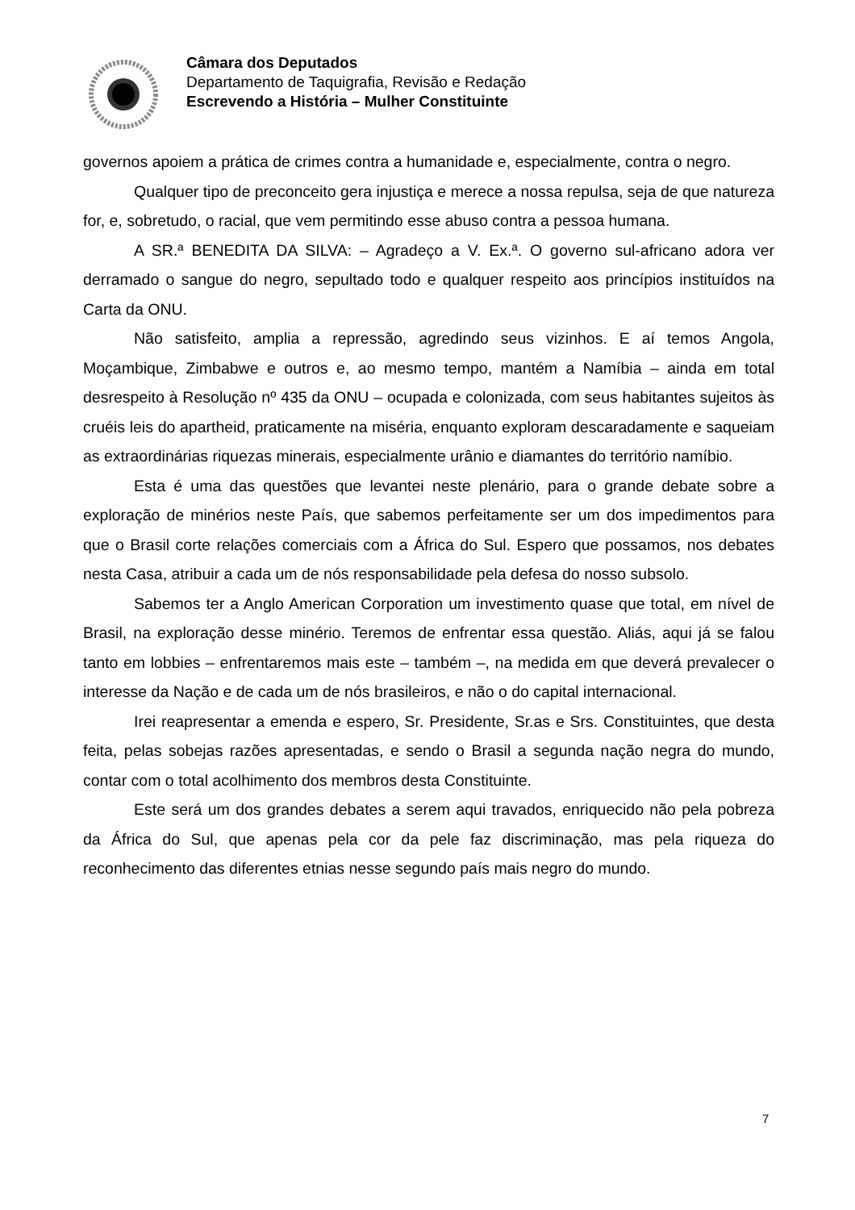Câmara dos Deputados
Departamento de Taquigrafia, Revisão e Redação
Escrevendo a História – Mulher Constituinte
governos apoiem a prática de crimes contra a humanidade e, especialmente, contra o negro.
Qualquer tipo de preconceito gera injustiça e merece a nossa repulsa, seja de que natureza for, e, sobretudo, o racial, que vem permitindo esse abuso contra a pessoa humana.
A SR.ª BENEDITA DA SILVA: – Agradeço a V. Ex.ª. O governo sul-africano adora ver derramado o sangue do negro, sepultado todo e qualquer respeito aos princípios instituídos na Carta da ONU.
Não satisfeito, amplia a repressão, agredindo seus vizinhos. E aí temos Angola, Moçambique, Zimbabwe e outros e, ao mesmo tempo, mantém a Namíbia – ainda em total desrespeito à Resolução nº 435 da ONU – ocupada e colonizada, com seus habitantes sujeitos às cruéis leis do apartheid, praticamente na miséria, enquanto exploram descaradamente e saqueiam as extraordinárias riquezas minerais, especialmente urânio e diamantes do território namíbio.
Esta é uma das questões que levantei neste plenário, para o grande debate sobre a exploração de minérios neste País, que sabemos perfeitamente ser um dos impedimentos para que o Brasil corte relações comerciais com a África do Sul. Espero que possamos, nos debates nesta Casa, atribuir a cada um de nós responsabilidade pela defesa do nosso subsolo.
Sabemos ter a Anglo American Corporation um investimento quase que total, em nível de Brasil, na exploração desse minério. Teremos de enfrentar essa questão. Aliás, aqui já se falou tanto em lobbies – enfrentaremos mais este – também –, na medida em que deverá prevalecer o interesse da Nação e de cada um de nós brasileiros, e não o do capital internacional.
Irei reapresentar a emenda e espero, Sr. Presidente, Sr.as e Srs. Constituintes, que desta feita, pelas sobejas razões apresentadas, e sendo o Brasil a segunda nação negra do mundo, contar com o total acolhimento dos membros desta Constituinte.
Este será um dos grandes debates a serem aqui travados, enriquecido não pela pobreza da África do Sul, que apenas pela cor da pele faz discriminação, mas pela riqueza do reconhecimento das diferentes etnias nesse segundo país mais negro do mundo.
7